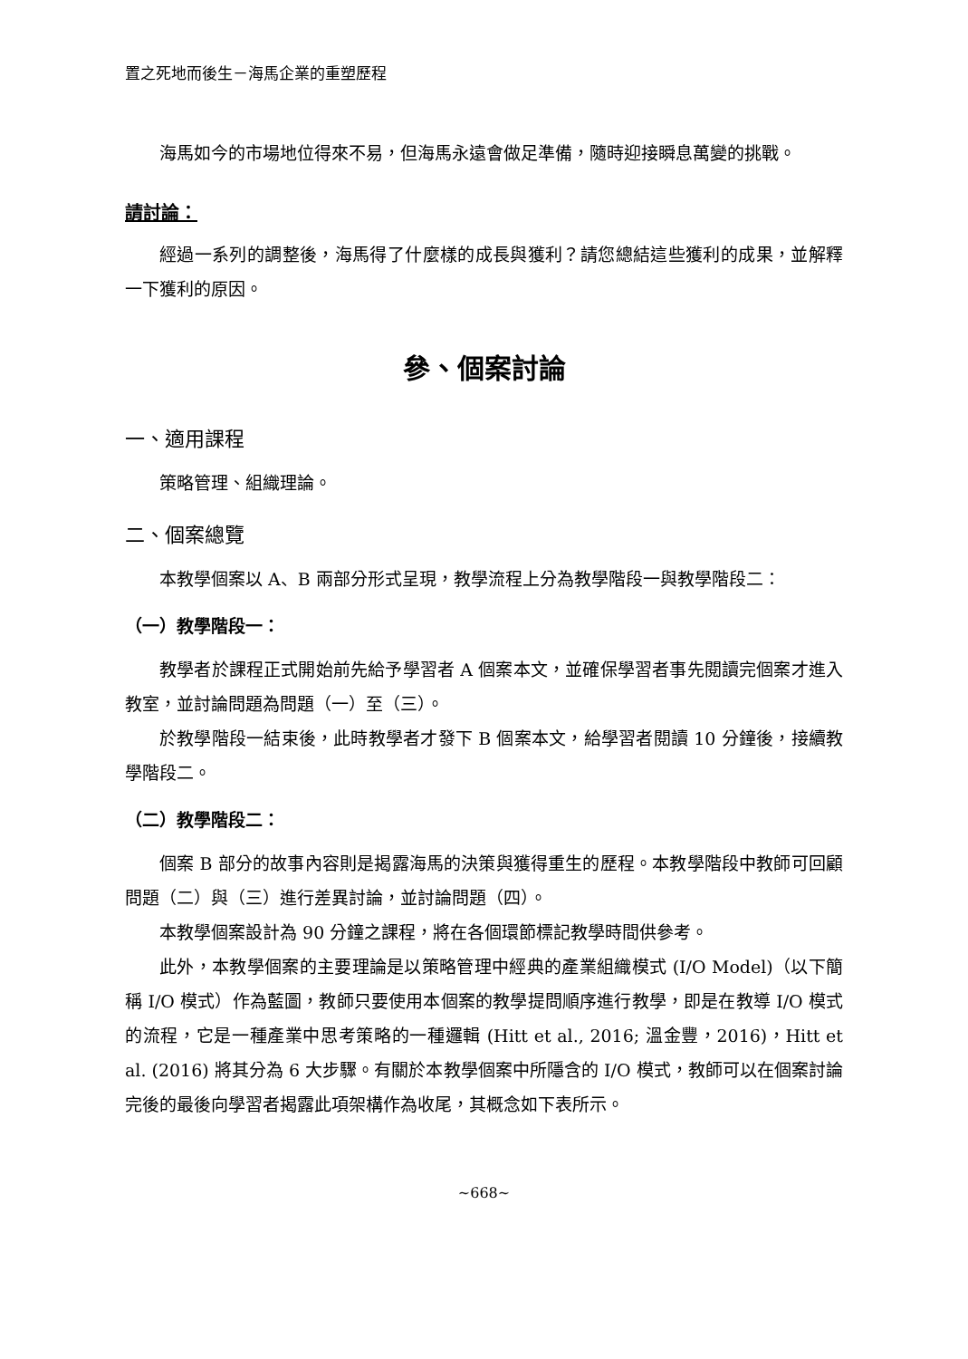置之死地而後生－海馬企業的重塑歷程
海馬如今的市場地位得來不易，但海馬永遠會做足準備，隨時迎接瞬息萬變的挑戰。
請討論：
經過一系列的調整後，海馬得了什麼樣的成長與獲利？請您總結這些獲利的成果，並解釋一下獲利的原因。
參、個案討論
一、適用課程
策略管理、組織理論。
二、個案總覽
本教學個案以 A、B 兩部分形式呈現，教學流程上分為教學階段一與教學階段二：
（一）教學階段一：
教學者於課程正式開始前先給予學習者 A 個案本文，並確保學習者事先閱讀完個案才進入教室，並討論問題為問題（一）至（三）。
於教學階段一結束後，此時教學者才發下 B 個案本文，給學習者閱讀 10 分鐘後，接續教學階段二。
（二）教學階段二：
個案 B 部分的故事內容則是揭露海馬的決策與獲得重生的歷程。本教學階段中教師可回顧問題（二）與（三）進行差異討論，並討論問題（四）。
本教學個案設計為 90 分鐘之課程，將在各個環節標記教學時間供參考。
此外，本教學個案的主要理論是以策略管理中經典的產業組織模式 (I/O Model)（以下簡稱 I/O 模式）作為藍圖，教師只要使用本個案的教學提問順序進行教學，即是在教導 I/O 模式的流程，它是一種產業中思考策略的一種邏輯 (Hitt et al., 2016; 溫金豐，2016)，Hitt et al. (2016) 將其分為 6 大步驟。有關於本教學個案中所隱含的 I/O 模式，教師可以在個案討論完後的最後向學習者揭露此項架構作為收尾，其概念如下表所示。
~668~